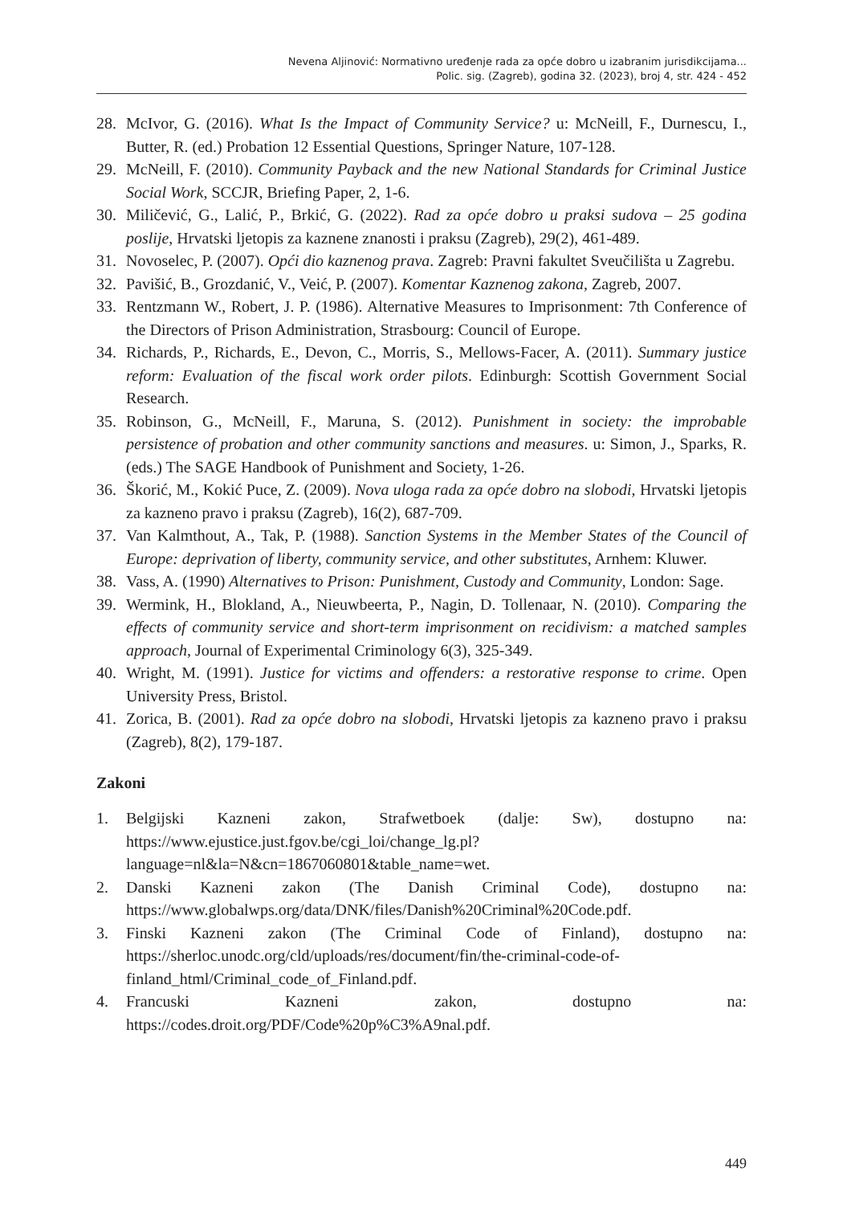Nevena Aljinović: Normativno uređenje rada za opće dobro u izabranim jurisdikcijama...
Polic. sig. (Zagreb), godina 32. (2023), broj 4, str. 424 - 452
28. McIvor, G. (2016). What Is the Impact of Community Service? u: McNeill, F., Durnescu, I., Butter, R. (ed.) Probation 12 Essential Questions, Springer Nature, 107-128.
29. McNeill, F. (2010). Community Payback and the new National Standards for Criminal Justice Social Work, SCCJR, Briefing Paper, 2, 1-6.
30. Miličević, G., Lalić, P., Brkić, G. (2022). Rad za opće dobro u praksi sudova – 25 godina poslije, Hrvatski ljetopis za kaznene znanosti i praksu (Zagreb), 29(2), 461-489.
31. Novoselec, P. (2007). Opći dio kaznenog prava. Zagreb: Pravni fakultet Sveučilišta u Zagrebu.
32. Pavišić, B., Grozdanić, V., Veić, P. (2007). Komentar Kaznenog zakona, Zagreb, 2007.
33. Rentzmann W., Robert, J. P. (1986). Alternative Measures to Imprisonment: 7th Conference of the Directors of Prison Administration, Strasbourg: Council of Europe.
34. Richards, P., Richards, E., Devon, C., Morris, S., Mellows-Facer, A. (2011). Summary justice reform: Evaluation of the fiscal work order pilots. Edinburgh: Scottish Government Social Research.
35. Robinson, G., McNeill, F., Maruna, S. (2012). Punishment in society: the improbable persistence of probation and other community sanctions and measures. u: Simon, J., Sparks, R. (eds.) The SAGE Handbook of Punishment and Society, 1-26.
36. Škorić, M., Kokić Puce, Z. (2009). Nova uloga rada za opće dobro na slobodi, Hrvatski ljetopis za kazneno pravo i praksu (Zagreb), 16(2), 687-709.
37. Van Kalmthout, A., Tak, P. (1988). Sanction Systems in the Member States of the Council of Europe: deprivation of liberty, community service, and other substitutes, Arnhem: Kluwer.
38. Vass, A. (1990) Alternatives to Prison: Punishment, Custody and Community, London: Sage.
39. Wermink, H., Blokland, A., Nieuwbeerta, P., Nagin, D. Tollenaar, N. (2010). Comparing the effects of community service and short-term imprisonment on recidivism: a matched samples approach, Journal of Experimental Criminology 6(3), 325-349.
40. Wright, M. (1991). Justice for victims and offenders: a restorative response to crime. Open University Press, Bristol.
41. Zorica, B. (2001). Rad za opće dobro na slobodi, Hrvatski ljetopis za kazneno pravo i praksu (Zagreb), 8(2), 179-187.
Zakoni
1. Belgijski Kazneni zakon, Strafwetboek (dalje: Sw), dostupno na: https://www.ejustice.just.fgov.be/cgi_loi/change_lg.pl?language=nl&la=N&cn=1867060801&table_name=wet.
2. Danski Kazneni zakon (The Danish Criminal Code), dostupno na: https://www.globalwps.org/data/DNK/files/Danish%20Criminal%20Code.pdf.
3. Finski Kazneni zakon (The Criminal Code of Finland), dostupno na: https://sherloc.unodc.org/cld/uploads/res/document/fin/the-criminal-code-of-finland_html/Criminal_code_of_Finland.pdf.
4. Francuski Kazneni zakon, dostupno na: https://codes.droit.org/PDF/Code%20p%C3%A9nal.pdf.
449